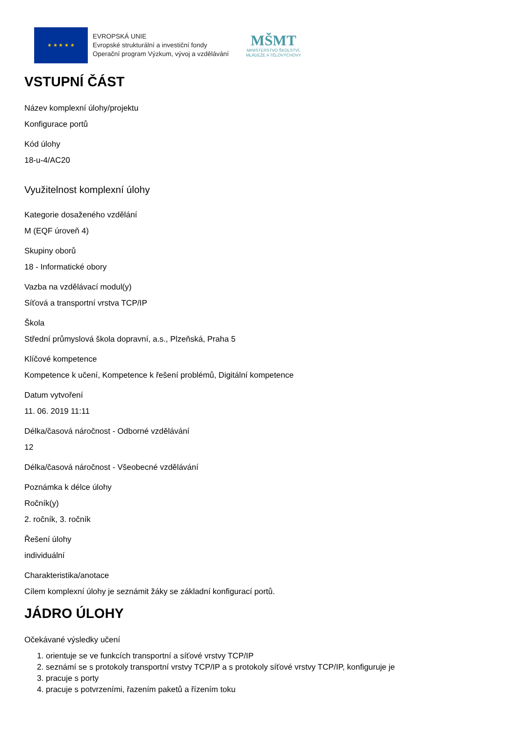★ ★ ★ ★ ★
EVROPSKÁ UNIE
Evropské strukturální a investiční fondy
Operační program Výzkum, vývoj a vzdělávání
MŠMT
MINISTERSTVO ŠKOLSTVÍ,
MLÁDEŽE A TĚLOVÝCHOVY
VSTUPNÍ ČÁST
Název komplexní úlohy/projektu
Konfigurace portů
Kód úlohy
18-u-4/AC20
Využitelnost komplexní úlohy
Kategorie dosaženého vzdělání
M (EQF úroveň 4)
Skupiny oborů
18 - Informatické obory
Vazba na vzdělávací modul(y)
Síťová a transportní vrstva TCP/IP
Škola
Střední průmyslová škola dopravní, a.s., Plzeňská, Praha 5
Klíčové kompetence
Kompetence k učení, Kompetence k řešení problémů, Digitální kompetence
Datum vytvoření
11. 06. 2019 11:11
Délka/časová náročnost - Odborné vzdělávání
12
Délka/časová náročnost - Všeobecné vzdělávání
Poznámka k délce úlohy
Ročník(y)
2. ročník, 3. ročník
Řešení úlohy
individuální
Charakteristika/anotace
Cílem komplexní úlohy je seznámit žáky se základní konfigurací portů.
JÁDRO ÚLOHY
Očekávané výsledky učení
1. orientuje se ve funkcích transportní a síťové vrstvy TCP/IP
2. seznámí se s protokoly transportní vrstvy TCP/IP a s protokoly síťové vrstvy TCP/IP, konfiguruje je
3. pracuje s porty
4. pracuje s potvrzeními, řazením paketů a řízením toku